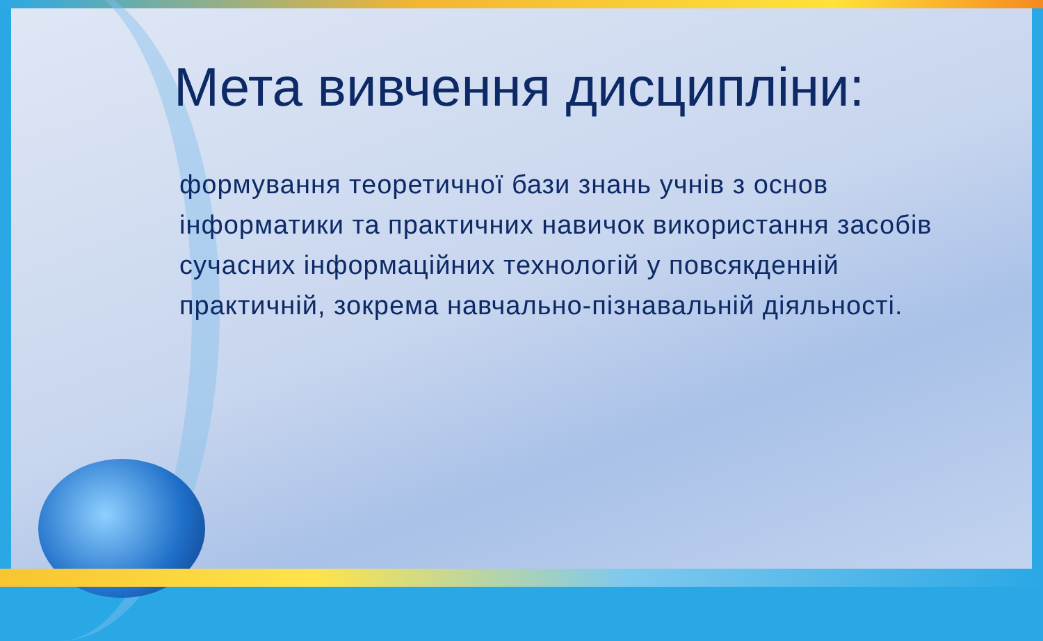Мета вивчення дисципліни:
формування теоретичної бази знань учнів з основ інформатики та практичних навичок використання засобів сучасних інформаційних технологій у повсякденній практичній, зокрема навчально-пізнавальній діяльності.